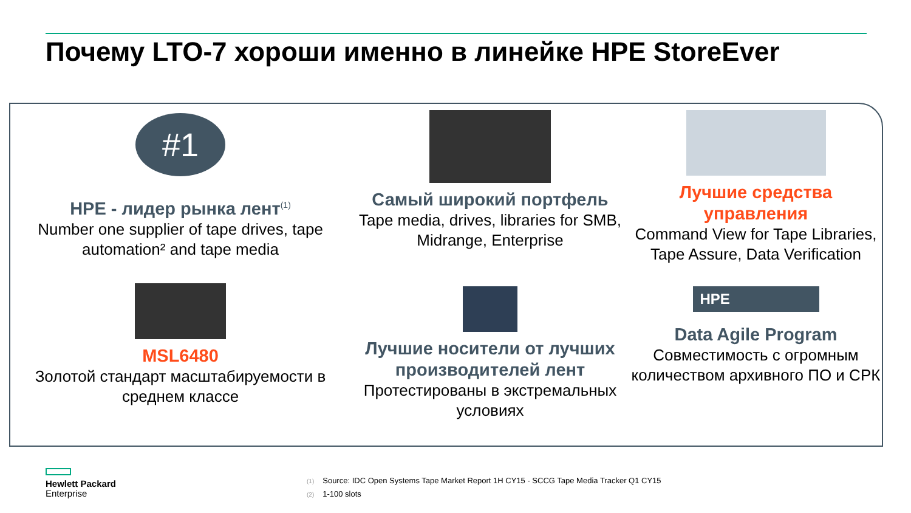Почему LTO-7 хороши именно в линейке HPE StoreEver
#1
HPE - лидер рынка лент<sup>(1)</sup>
Number one supplier of tape drives, tape automation² and tape media
Самый широкий портфель
Tape media, drives, libraries for SMB, Midrange, Enterprise
Лучшие средства управления
Command View for Tape Libraries, Tape Assure, Data Verification
MSL6480
Золотой стандарт масштабируемости в среднем классе
Лучшие носители от лучших производителей лент
Протестированы в экстремальных условиях
HPE
Data Agile Program
Совместимость с огромным количеством архивного ПО и СРК
Hewlett Packard
Enterprise
(1) Source: IDC Open Systems Tape Market Report 1H CY15 - SCCG Tape Media Tracker Q1 CY15
(2) 1-100 slots